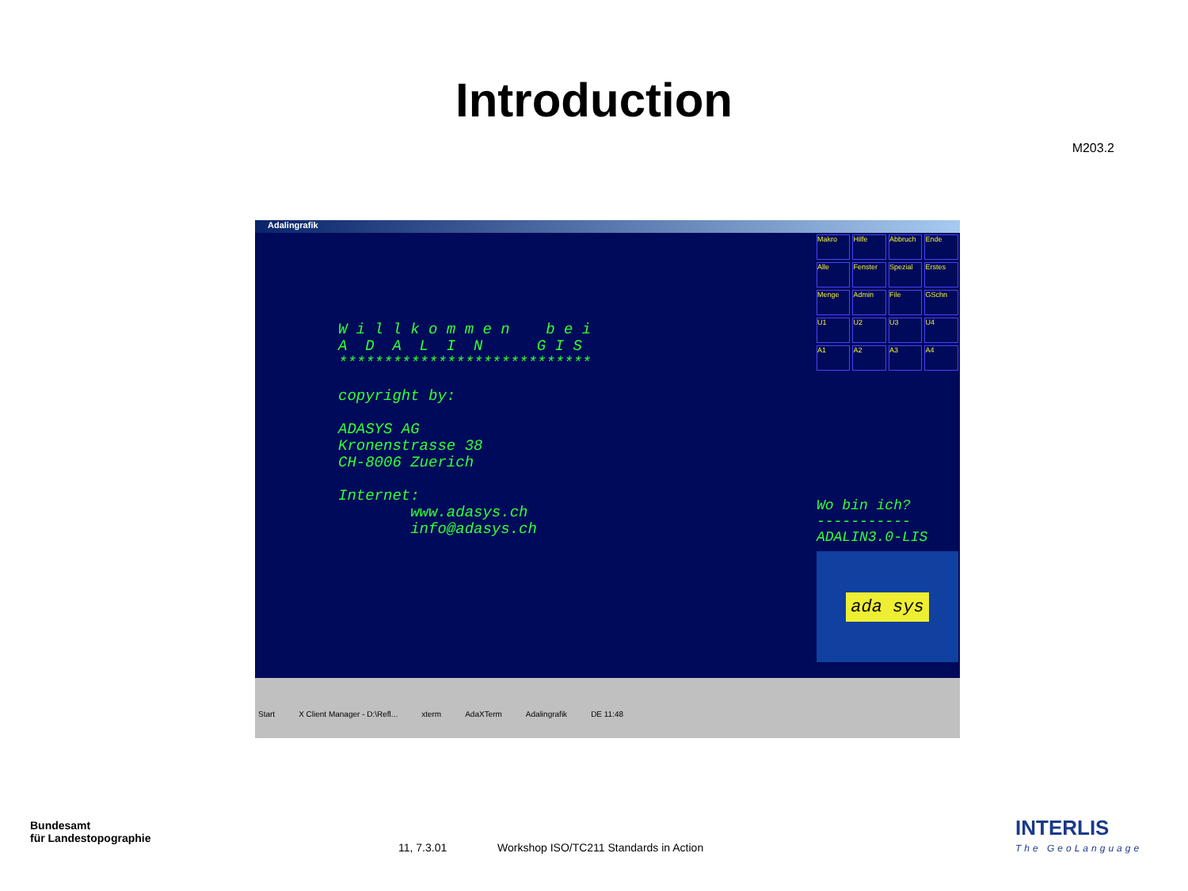Introduction
M203.2
Adalingrafik
W i l l k o m m e n b e i A D A L I N G I S **************************** copyright by: ADASYS AG Kronenstrasse 38 CH-8006 Zuerich Internet: www.adasys.ch info@adasys.ch
Makro Hilfe Abbruch Ende Alle Fenster Spezial Erstes Menge Admin File GSchn U1 U2 U3 U4 A1 A2 A3 A4
Wo bin ich?
-----------
ADALIN3.0-LIS
ada sys
Start X Client Manager - D:\Refl... xterm AdaXTerm Adalingrafik DE 11:48
Bundesamt
für Landestopographie
11, 7.3.01 Workshop ISO/TC211 Standards in Action
INTERLIS
The GeoLanguage